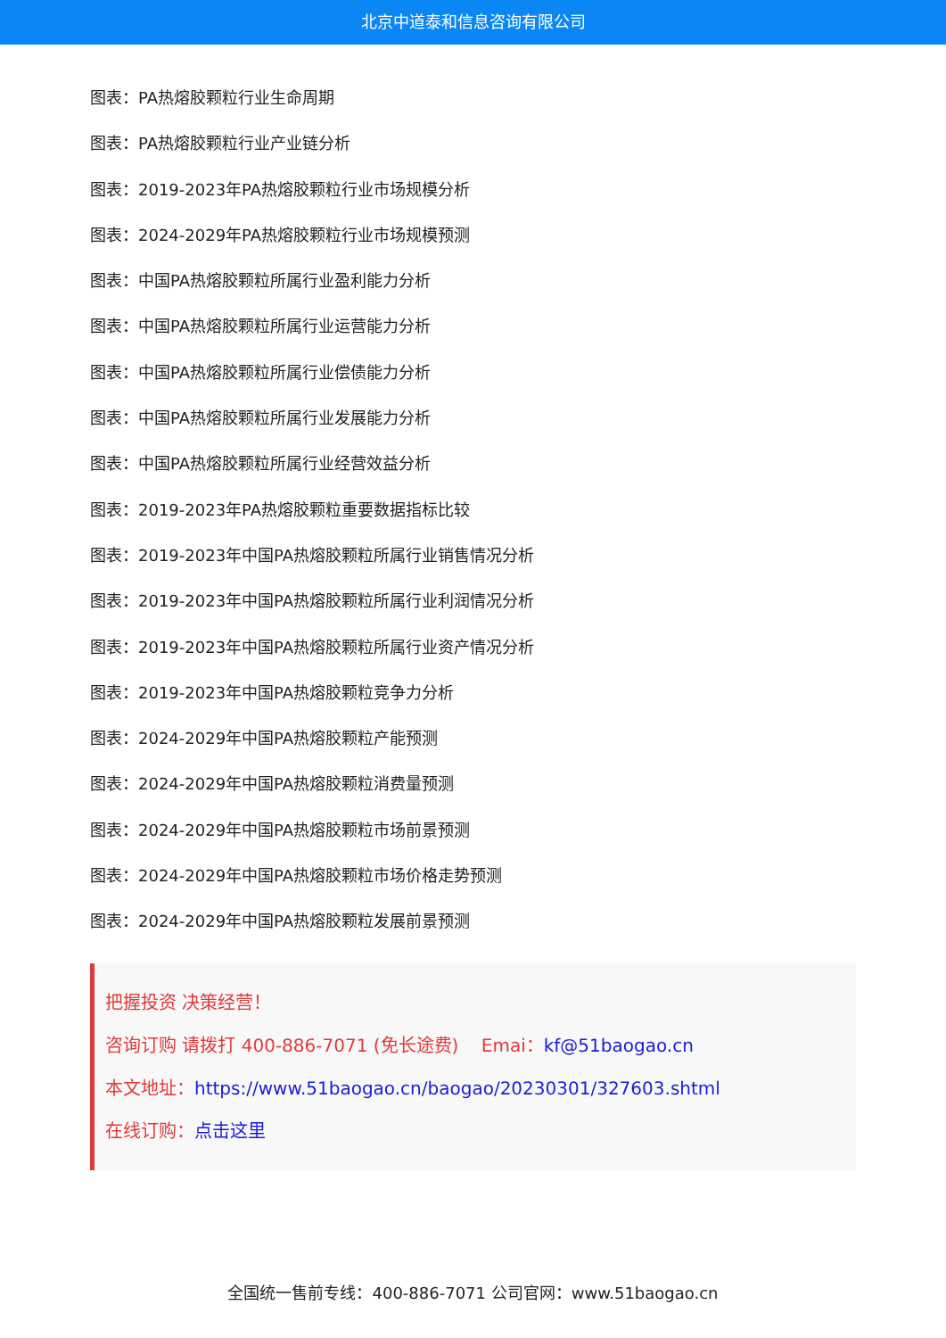北京中道泰和信息咨询有限公司
图表：PA热熔胶颗粒行业生命周期
图表：PA热熔胶颗粒行业产业链分析
图表：2019-2023年PA热熔胶颗粒行业市场规模分析
图表：2024-2029年PA热熔胶颗粒行业市场规模预测
图表：中国PA热熔胶颗粒所属行业盈利能力分析
图表：中国PA热熔胶颗粒所属行业运营能力分析
图表：中国PA热熔胶颗粒所属行业偿债能力分析
图表：中国PA热熔胶颗粒所属行业发展能力分析
图表：中国PA热熔胶颗粒所属行业经营效益分析
图表：2019-2023年PA热熔胶颗粒重要数据指标比较
图表：2019-2023年中国PA热熔胶颗粒所属行业销售情况分析
图表：2019-2023年中国PA热熔胶颗粒所属行业利润情况分析
图表：2019-2023年中国PA热熔胶颗粒所属行业资产情况分析
图表：2019-2023年中国PA热熔胶颗粒竞争力分析
图表：2024-2029年中国PA热熔胶颗粒产能预测
图表：2024-2029年中国PA热熔胶颗粒消费量预测
图表：2024-2029年中国PA热熔胶颗粒市场前景预测
图表：2024-2029年中国PA热熔胶颗粒市场价格走势预测
图表：2024-2029年中国PA热熔胶颗粒发展前景预测
把握投资 决策经营！
咨询订购 请拨打 400-886-7071 (免长途费) Emai：kf@51baogao.cn
本文地址：https://www.51baogao.cn/baogao/20230301/327603.shtml
在线订购：点击这里
全国统一售前专线：400-886-7071 公司官网：www.51baogao.cn